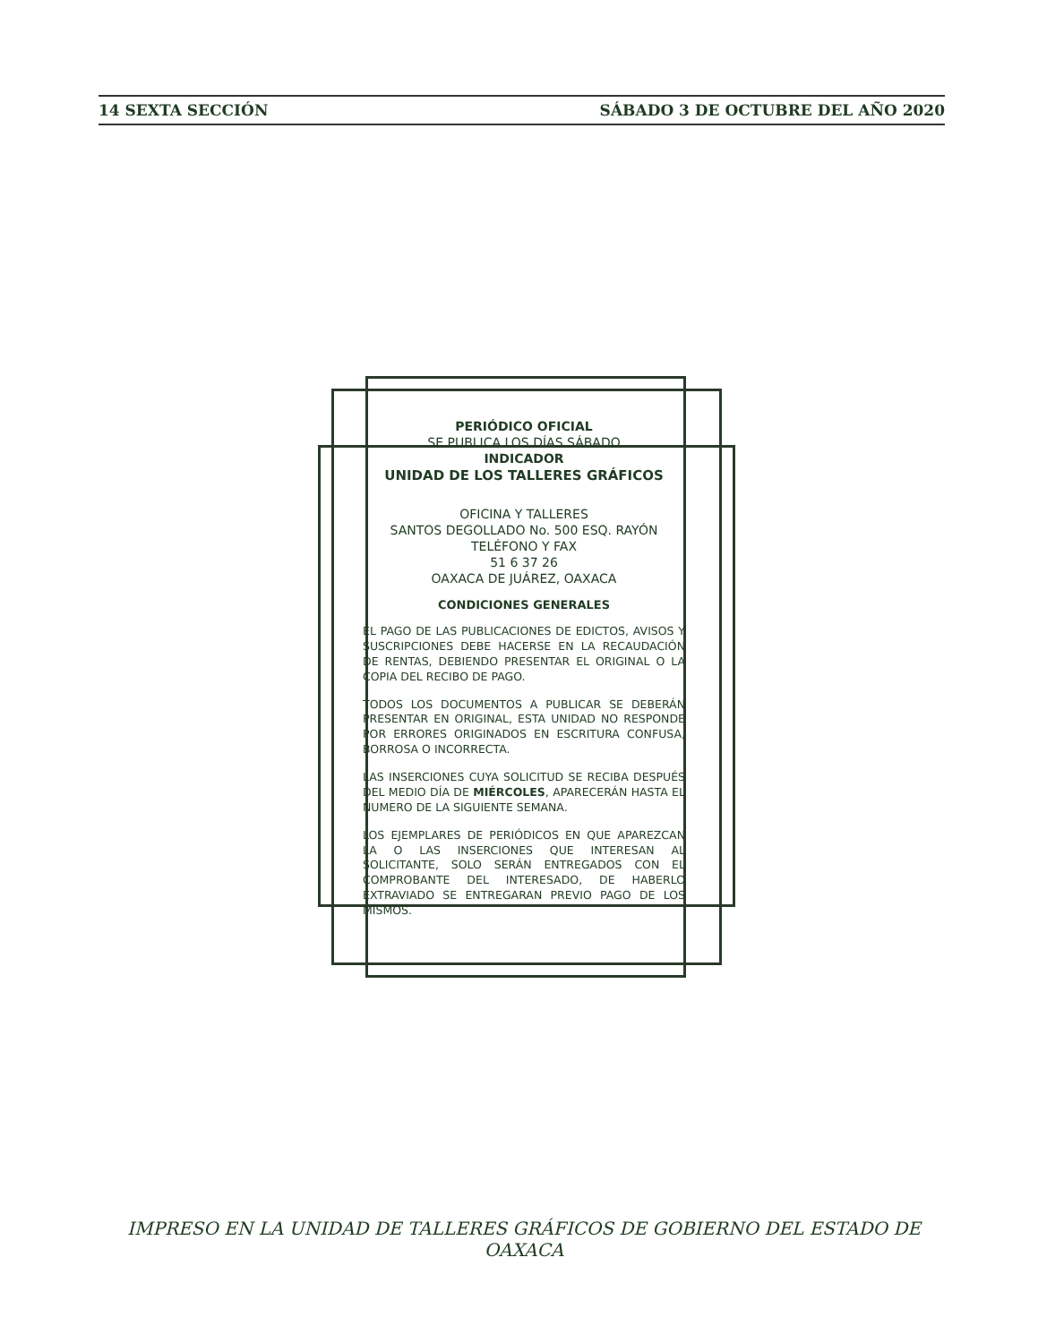14 SEXTA SECCIÓN SÁBADO 3 DE OCTUBRE DEL AÑO 2020
PERIÓDICO OFICIAL
SE PUBLICA LOS DÍAS SÁBADO
INDICADOR
UNIDAD DE LOS TALLERES GRÁFICOS
OFICINA Y TALLERES
SANTOS DEGOLLADO No. 500 ESQ. RAYÓN
TELÉFONO Y FAX
51 6 37 26
OAXACA DE JUÁREZ, OAXACA
CONDICIONES GENERALES
EL PAGO DE LAS PUBLICACIONES DE EDICTOS, AVISOS Y SUSCRIPCIONES DEBE HACERSE EN LA RECAUDACIÓN DE RENTAS, DEBIENDO PRESENTAR EL ORIGINAL O LA COPIA DEL RECIBO DE PAGO.
TODOS LOS DOCUMENTOS A PUBLICAR SE DEBERÁN PRESENTAR EN ORIGINAL, ESTA UNIDAD NO RESPONDE POR ERRORES ORIGINADOS EN ESCRITURA CONFUSA, BORROSA O INCORRECTA.
LAS INSERCIONES CUYA SOLICITUD SE RECIBA DESPUÉS DEL MEDIO DÍA DE MIÉRCOLES, APARECERÁN HASTA EL NUMERO DE LA SIGUIENTE SEMANA.
LOS EJEMPLARES DE PERIÓDICOS EN QUE APAREZCAN LA O LAS INSERCIONES QUE INTERESAN AL SOLICITANTE, SOLO SERÁN ENTREGADOS CON EL COMPROBANTE DEL INTERESADO, DE HABERLO EXTRAVIADO SE ENTREGARAN PREVIO PAGO DE LOS MISMOS.
IMPRESO EN LA UNIDAD DE TALLERES GRÁFICOS DE GOBIERNO DEL ESTADO DE OAXACA